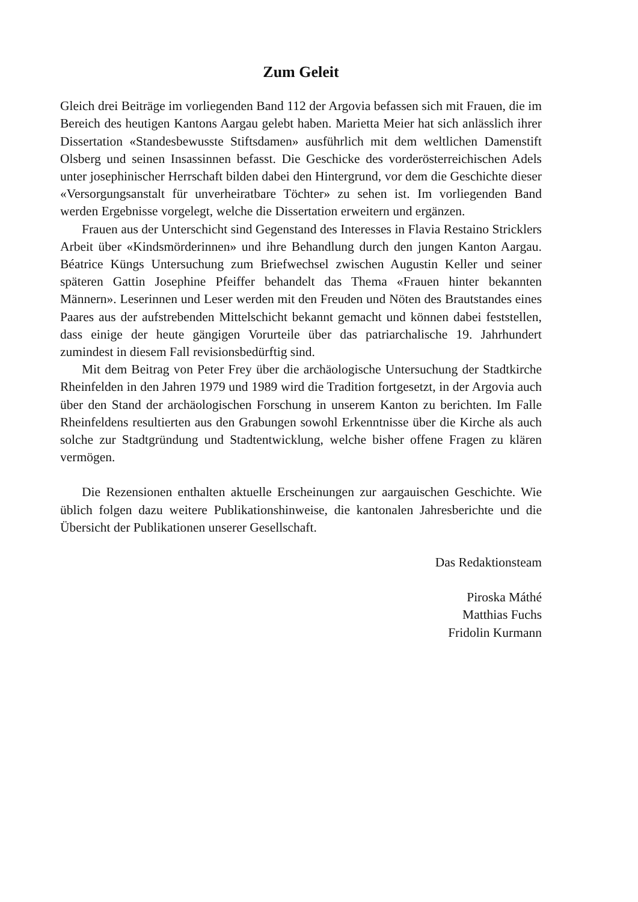Zum Geleit
Gleich drei Beiträge im vorliegenden Band 112 der Argovia befassen sich mit Frauen, die im Bereich des heutigen Kantons Aargau gelebt haben. Marietta Meier hat sich anlässlich ihrer Dissertation «Standesbewusste Stiftsdamen» ausführlich mit dem weltlichen Damenstift Olsberg und seinen Insassinnen befasst. Die Geschicke des vorderösterreichischen Adels unter josephinischer Herrschaft bilden dabei den Hintergrund, vor dem die Geschichte dieser «Versorgungsanstalt für unverheiratbare Töchter» zu sehen ist. Im vorliegenden Band werden Ergebnisse vorgelegt, welche die Dissertation erweitern und ergänzen.
Frauen aus der Unterschicht sind Gegenstand des Interesses in Flavia Restaino Stricklers Arbeit über «Kindsmörderinnen» und ihre Behandlung durch den jungen Kanton Aargau. Béatrice Küngs Untersuchung zum Briefwechsel zwischen Augustin Keller und seiner späteren Gattin Josephine Pfeiffer behandelt das Thema «Frauen hinter bekannten Männern». Leserinnen und Leser werden mit den Freuden und Nöten des Brautstandes eines Paares aus der aufstrebenden Mittelschicht bekannt gemacht und können dabei feststellen, dass einige der heute gängigen Vorurteile über das patriarchalische 19. Jahrhundert zumindest in diesem Fall revisionsbedürftig sind.
Mit dem Beitrag von Peter Frey über die archäologische Untersuchung der Stadtkirche Rheinfelden in den Jahren 1979 und 1989 wird die Tradition fortgesetzt, in der Argovia auch über den Stand der archäologischen Forschung in unserem Kanton zu berichten. Im Falle Rheinfeldens resultierten aus den Grabungen sowohl Erkenntnisse über die Kirche als auch solche zur Stadtgründung und Stadtentwicklung, welche bisher offene Fragen zu klären vermögen.
Die Rezensionen enthalten aktuelle Erscheinungen zur aargauischen Geschichte. Wie üblich folgen dazu weitere Publikationshinweise, die kantonalen Jahresberichte und die Übersicht der Publikationen unserer Gesellschaft.
Das Redaktionsteam
Piroska Máthé
Matthias Fuchs
Fridolin Kurmann